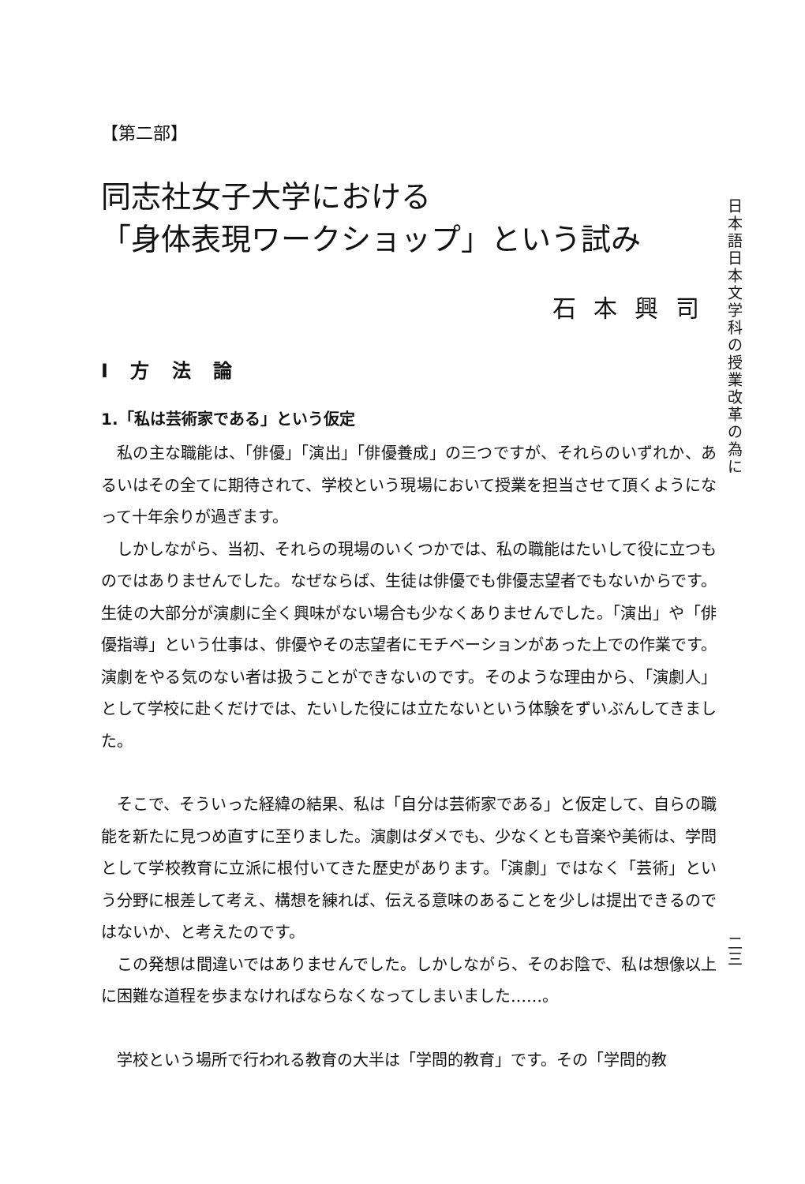【第二部】
同志社女子大学における
「身体表現ワークショップ」という試み
石本興司
I 方 法 論
1.「私は芸術家である」という仮定
私の主な職能は、「俳優」「演出」「俳優養成」の三つですが、それらのいずれか、あるいはその全てに期待されて、学校という現場において授業を担当させて頂くようになって十年余りが過ぎます。
しかしながら、当初、それらの現場のいくつかでは、私の職能はたいして役に立つものではありませんでした。なぜならば、生徒は俳優でも俳優志望者でもないからです。生徒の大部分が演劇に全く興味がない場合も少なくありませんでした。「演出」や「俳優指導」という仕事は、俳優やその志望者にモチベーションがあった上での作業です。演劇をやる気のない者は扱うことができないのです。そのような理由から、「演劇人」として学校に赴くだけでは、たいした役には立たないという体験をずいぶんしてきました。
そこで、そういった経緯の結果、私は「自分は芸術家である」と仮定して、自らの職能を新たに見つめ直すに至りました。演劇はダメでも、少なくとも音楽や美術は、学問として学校教育に立派に根付いてきた歴史があります。「演劇」ではなく「芸術」という分野に根差して考え、構想を練れば、伝える意味のあることを少しは提出できるのではないか、と考えたのです。
この発想は間違いではありませんでした。しかしながら、そのお陰で、私は想像以上に困難な道程を歩まなければならなくなってしまいました……。
学校という場所で行われる教育の大半は「学問的教育」です。その「学問的教
日本語日本文学科の授業改革の為に
二三